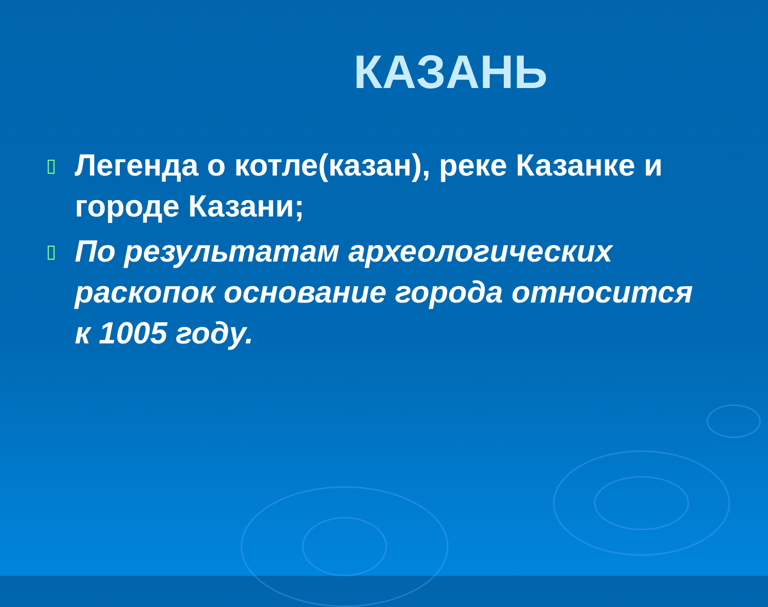КАЗАНЬ
▯ Легенда о котле(казан), реке Казанке и городе Казани;
▯ По результатам археологических раскопок основание города относится к 1005 году.